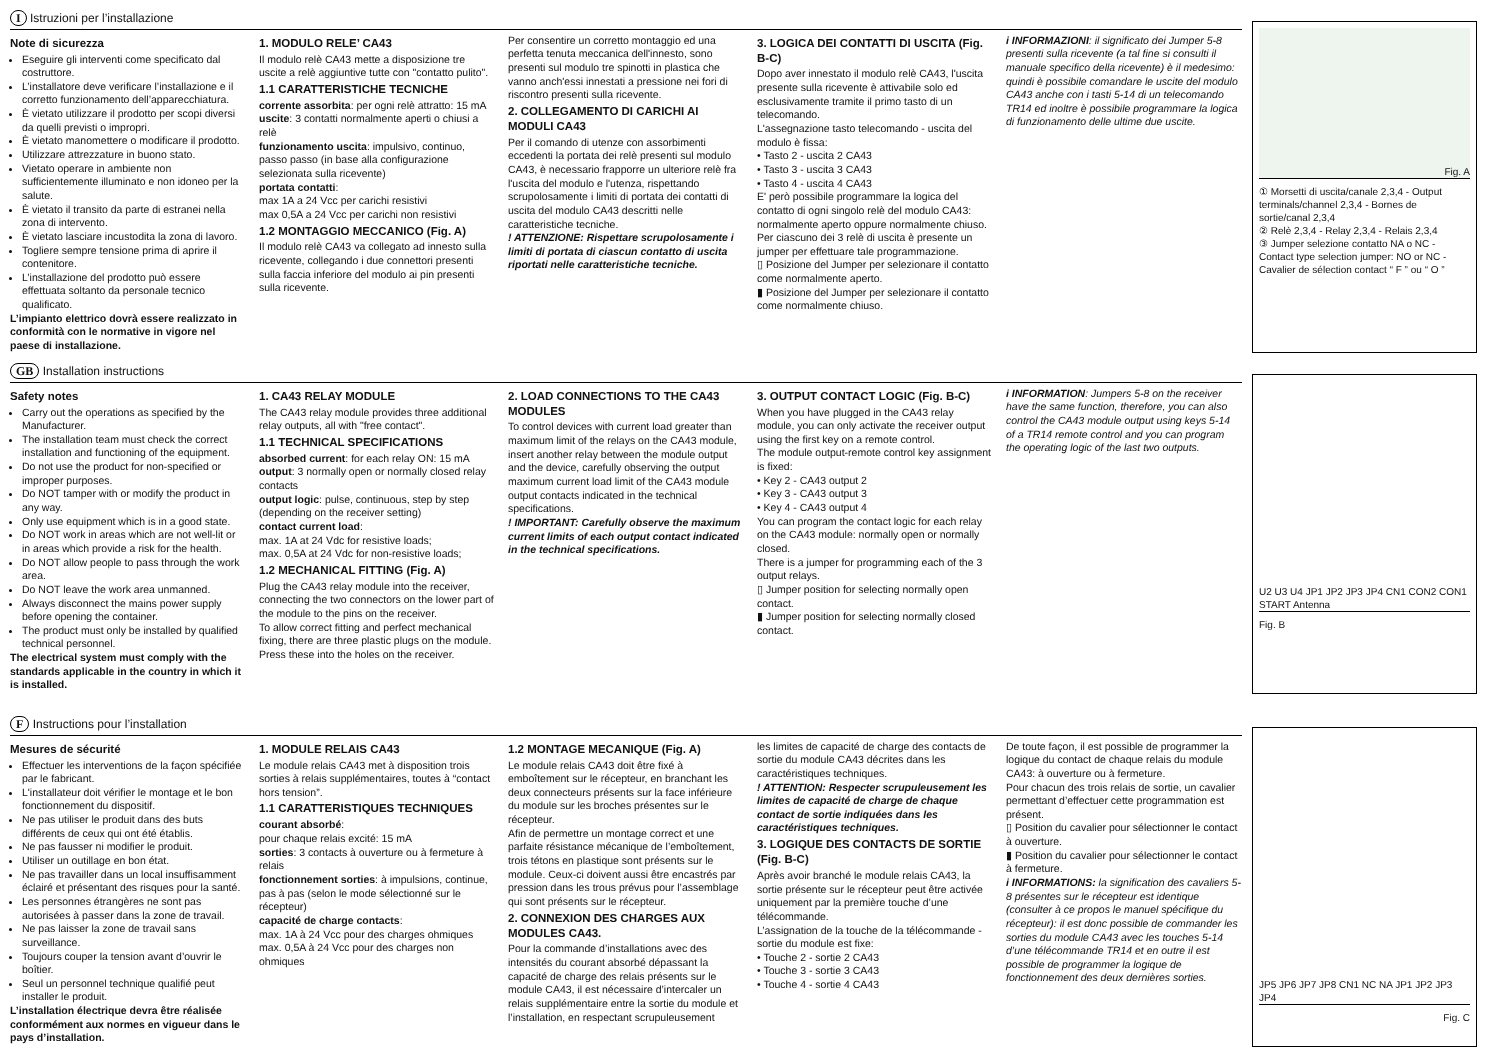I Istruzioni per l’installazione
Note di sicurezza
Eseguire gli interventi come specificato dal costruttore.
L’installatore deve verificare l’installazione e il corretto funzionamento dell’apparecchiatura.
È vietato utilizzare il prodotto per scopi diversi da quelli previsti o impropri.
È vietato manomettere o modificare il prodotto.
Utilizzare attrezzature in buono stato.
Vietato operare in ambiente non sufficientemente illuminato e non idoneo per la salute.
È vietato il transito da parte di estranei nella zona di intervento.
È vietato lasciare incustodita la zona di lavoro.
Togliere sempre tensione prima di aprire il contenitore.
L’installazione del prodotto può essere effettuata soltanto da personale tecnico qualificato.
L’impianto elettrico dovrà essere realizzato in conformità con le normative in vigore nel paese di installazione.
1. MODULO RELE’ CA43
Il modulo relè CA43 mette a disposizione tre uscite a relè aggiuntive tutte con "contatto pulito".
1.1 CARATTERISTICHE TECNICHE
corrente assorbita: per ogni relè attratto: 15 mA
uscite: 3 contatti normalmente aperti o chiusi a relè
funzionamento uscita: impulsivo, continuo, passo passo (in base alla configurazione selezionata sulla ricevente)
portata contatti:
max 1A a 24 Vcc per carichi resistivi
max 0,5A a 24 Vcc per carichi non resistivi
1.2 MONTAGGIO MECCANICO (Fig. A)
Il modulo relè CA43 va collegato ad innesto sulla ricevente, collegando i due connettori presenti sulla faccia inferiore del modulo ai pin presenti sulla ricevente.
Per consentire un corretto montaggio ed una perfetta tenuta meccanica dell'innesto, sono presenti sul modulo tre spinotti in plastica che vanno anch'essi innestati a pressione nei fori di riscontro presenti sulla ricevente.
2. COLLEGAMENTO DI CARICHI AI MODULI CA43
Per il comando di utenze con assorbimenti eccedenti la portata dei relè presenti sul modulo CA43, è necessario frapporre un ulteriore relè fra l'uscita del modulo e l'utenza, rispettando scrupolosamente i limiti di portata dei contatti di uscita del modulo CA43 descritti nelle caratteristiche tecniche.
! ATTENZIONE: Rispettare scrupolosamente i limiti di portata di ciascun contatto di uscita riportati nelle caratteristiche tecniche.
3. LOGICA DEI CONTATTI DI USCITA (Fig. B-C)
Dopo aver innestato il modulo relè CA43, l'uscita presente sulla ricevente è attivabile solo ed esclusivamente tramite il primo tasto di un telecomando.
L'assegnazione tasto telecomando - uscita del modulo è fissa:
• Tasto 2 - uscita 2 CA43
• Tasto 3 - uscita 3 CA43
• Tasto 4 - uscita 4 CA43
E' però possibile programmare la logica del contatto di ogni singolo relè del modulo CA43: normalmente aperto oppure normalmente chiuso.
Per ciascuno dei 3 relè di uscita è presente un jumper per effettuare tale programmazione.
▯ Posizione del Jumper per selezionare il contatto come normalmente aperto.
▮ Posizione del Jumper per selezionare il contatto come normalmente chiuso.
i INFORMAZIONI: il significato dei Jumper 5-8 presenti sulla ricevente (a tal fine si consulti il manuale specifico della ricevente) è il medesimo: quindi è possibile comandare le uscite del modulo CA43 anche con i tasti 5-14 di un telecomando TR14 ed inoltre è possibile programmare la logica di funzionamento delle ultime due uscite.
Fig. A
① Morsetti di uscita/canale 2,3,4 - Output terminals/channel 2,3,4 - Bornes de sortie/canal 2,3,4
② Relè 2,3,4 - Relay 2,3,4 - Relais 2,3,4
③ Jumper selezione contatto NA o NC - Contact type selection jumper: NO or NC - Cavalier de sélection contact “ F ” ou “ O ”
GB Installation instructions
Safety notes
Carry out the operations as specified by the Manufacturer.
The installation team must check the correct installation and functioning of the equipment.
Do not use the product for non-specified or improper purposes.
Do NOT tamper with or modify the product in any way.
Only use equipment which is in a good state.
Do NOT work in areas which are not well-lit or in areas which provide a risk for the health.
Do NOT allow people to pass through the work area.
Do NOT leave the work area unmanned.
Always disconnect the mains power supply before opening the container.
The product must only be installed by qualified technical personnel.
The electrical system must comply with the standards applicable in the country in which it is installed.
1. CA43 RELAY MODULE
The CA43 relay module provides three additional relay outputs, all with "free contact".
1.1 TECHNICAL SPECIFICATIONS
absorbed current: for each relay ON: 15 mA
output: 3 normally open or normally closed relay contacts
output logic: pulse, continuous, step by step (depending on the receiver setting)
contact current load:
max. 1A at 24 Vdc for resistive loads;
max. 0,5A at 24 Vdc for non-resistive loads;
1.2 MECHANICAL FITTING (Fig. A)
Plug the CA43 relay module into the receiver, connecting the two connectors on the lower part of the module to the pins on the receiver.
To allow correct fitting and perfect mechanical fixing, there are three plastic plugs on the module. Press these into the holes on the receiver.
2. LOAD CONNECTIONS TO THE CA43 MODULES
To control devices with current load greater than maximum limit of the relays on the CA43 module, insert another relay between the module output and the device, carefully observing the output maximum current load limit of the CA43 module output contacts indicated in the technical specifications.
! IMPORTANT: Carefully observe the maximum current limits of each output contact indicated in the technical specifications.
3. OUTPUT CONTACT LOGIC (Fig. B-C)
When you have plugged in the CA43 relay module, you can only activate the receiver output using the first key on a remote control.
The module output-remote control key assignment is fixed:
• Key 2 - CA43 output 2
• Key 3 - CA43 output 3
• Key 4 - CA43 output 4
You can program the contact logic for each relay on the CA43 module: normally open or normally closed.
There is a jumper for programming each of the 3 output relays.
▯ Jumper position for selecting normally open contact.
▮ Jumper position for selecting normally closed contact.
i INFORMATION: Jumpers 5-8 on the receiver have the same function, therefore, you can also control the CA43 module output using keys 5-14 of a TR14 remote control and you can program the operating logic of the last two outputs.
U2 U3 U4 JP1 JP2 JP3 JP4 CN1 CON2 CON1 START Antenna
Fig. B
F Instructions pour l’installation
Mesures de sécurité
Effectuer les interventions de la façon spécifiée par le fabricant.
L'installateur doit vérifier le montage et le bon fonctionnement du dispositif.
Ne pas utiliser le produit dans des buts différents de ceux qui ont été établis.
Ne pas fausser ni modifier le produit.
Utiliser un outillage en bon état.
Ne pas travailler dans un local insuffisamment éclairé et présentant des risques pour la santé.
Les personnes étrangères ne sont pas autorisées à passer dans la zone de travail.
Ne pas laisser la zone de travail sans surveillance.
Toujours couper la tension avant d’ouvrir le boîtier.
Seul un personnel technique qualifié peut installer le produit.
L’installation électrique devra être réalisée conformément aux normes en vigueur dans le pays d’installation.
1. MODULE RELAIS CA43
Le module relais CA43 met à disposition trois sorties à relais supplémentaires, toutes à “contact hors tension”.
1.1 CARATTERISTIQUES TECHNIQUES
courant absorbé:
pour chaque relais excité: 15 mA
sorties: 3 contacts à ouverture ou à fermeture à relais
fonctionnement sorties: à impulsions, continue, pas à pas (selon le mode sélectionné sur le récepteur)
capacité de charge contacts:
max. 1A à 24 Vcc pour des charges ohmiques
max. 0,5A à 24 Vcc pour des charges non ohmiques
1.2 MONTAGE MECANIQUE (Fig. A)
Le module relais CA43 doit être fixé à emboîtement sur le récepteur, en branchant les deux connecteurs présents sur la face inférieure du module sur les broches présentes sur le récepteur.
Afin de permettre un montage correct et une parfaite résistance mécanique de l’emboîtement, trois tétons en plastique sont présents sur le module. Ceux-ci doivent aussi être encastrés par pression dans les trous prévus pour l’assemblage qui sont présents sur le récepteur.
2. CONNEXION DES CHARGES AUX MODULES CA43.
Pour la commande d’installations avec des intensités du courant absorbé dépassant la capacité de charge des relais présents sur le module CA43, il est nécessaire d’intercaler un relais supplémentaire entre la sortie du module et l’installation, en respectant scrupuleusement
les limites de capacité de charge des contacts de sortie du module CA43 décrites dans les caractéristiques techniques.
! ATTENTION: Respecter scrupuleusement les limites de capacité de charge de chaque contact de sortie indiquées dans les caractéristiques techniques.
3. LOGIQUE DES CONTACTS DE SORTIE (Fig. B-C)
Après avoir branché le module relais CA43, la sortie présente sur le récepteur peut être activée uniquement par la première touche d’une télécommande.
L’assignation de la touche de la télécommande - sortie du module est fixe:
• Touche 2 - sortie 2 CA43
• Touche 3 - sortie 3 CA43
• Touche 4 - sortie 4 CA43
De toute façon, il est possible de programmer la logique du contact de chaque relais du module CA43: à ouverture ou à fermeture.
Pour chacun des trois relais de sortie, un cavalier permettant d’effectuer cette programmation est présent.
▯ Position du cavalier pour sélectionner le contact à ouverture.
▮ Position du cavalier pour sélectionner le contact à fermeture.
i INFORMATIONS: la signification des cavaliers 5-8 présentes sur le récepteur est identique (consulter à ce propos le manuel spécifique du récepteur): il est donc possible de commander les sorties du module CA43 avec les touches 5-14 d’une télécommande TR14 et en outre il est possible de programmer la logique de fonctionnement des deux dernières sorties.
JP5 JP6 JP7 JP8 CN1 NC NA JP1 JP2 JP3 JP4
Fig. C